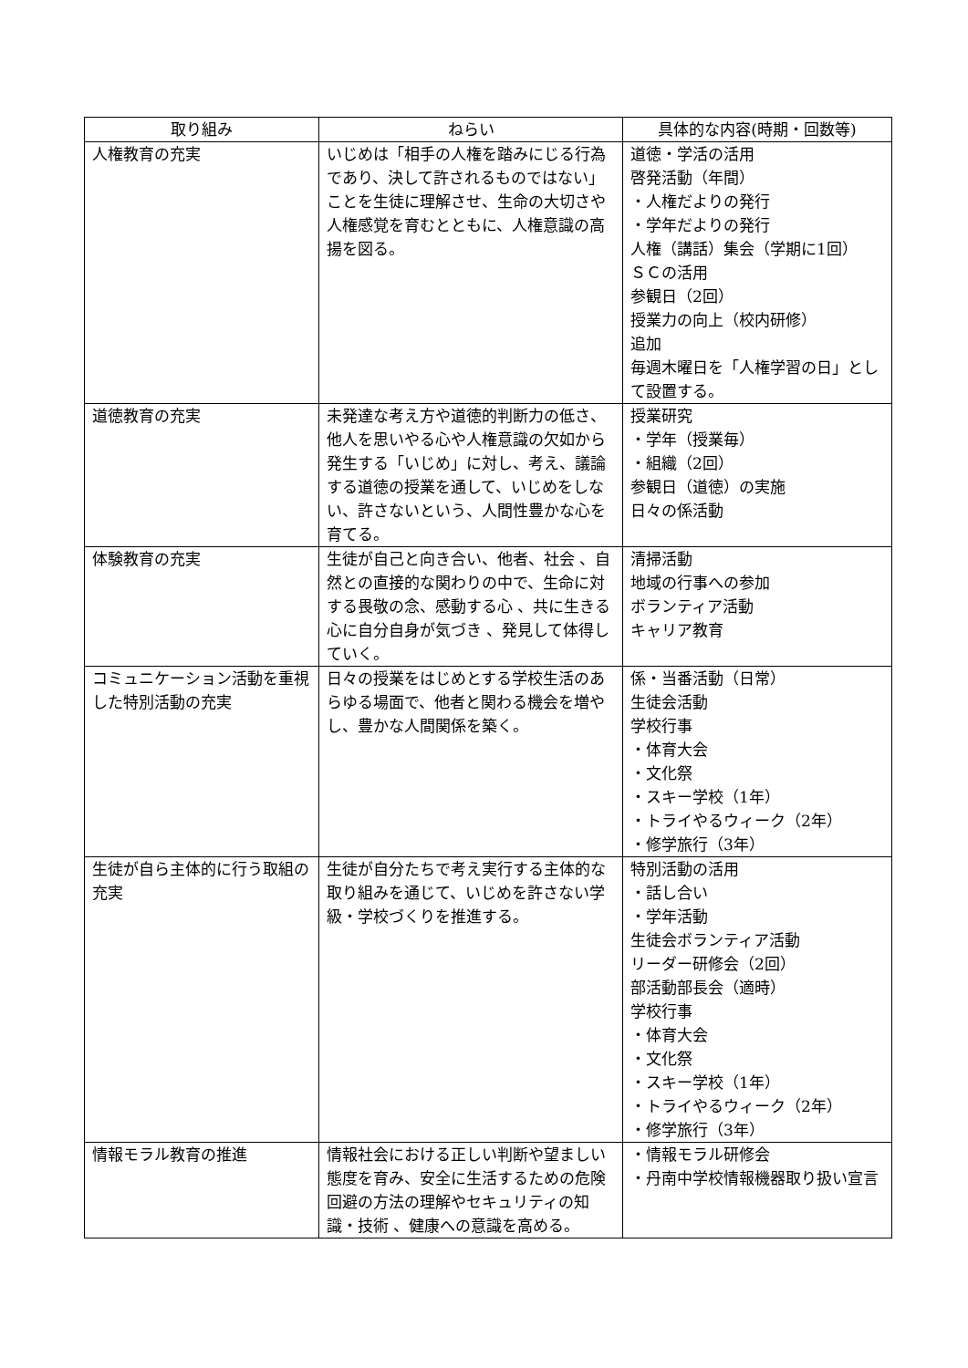| 取り組み | ねらい | 具体的な内容(時期・回数等) |
| --- | --- | --- |
| 人権教育の充実 | いじめは「相手の人権を踏みにじる行為であり、決して許されるものではない」ことを生徒に理解させ、生命の大切さや人権感覚を育むとともに、人権意識の高揚を図る。 | 道徳・学活の活用 啓発活動（年間） ・人権だよりの発行 ・学年だよりの発行 人権（講話）集会（学期に1回） ＳＣの活用 参観日（2回） 授業力の向上（校内研修） 追加 毎週木曜日を「人権学習の日」として設置する。 |
| 道徳教育の充実 | 未発達な考え方や道徳的判断力の低さ、他人を思いやる心や人権意識の欠如から発生する「いじめ」に対し、考え、議論する道徳の授業を通して、いじめをしない、許さないという、人間性豊かな心を育てる。 | 授業研究 ・学年（授業毎） ・組織（2回） 参観日（道徳）の実施 日々の係活動 |
| 体験教育の充実 | 生徒が自己と向き合い、他者、社会 、自然との直接的な関わりの中で、生命に対する畏敬の念、感動する心 、共に生きる心に自分自身が気づき 、発見して体得していく。 | 清掃活動 地域の行事への参加 ボランティア活動 キャリア教育 |
| コミュニケーション活動を重視した特別活動の充実 | 日々の授業をはじめとする学校生活のあらゆる場面で、他者と関わる機会を増やし、豊かな人間関係を築く。 | 係・当番活動（日常） 生徒会活動 学校行事 ・体育大会 ・文化祭 ・スキー学校（1年） ・トライやるウィーク（2年） ・修学旅行（3年） |
| 生徒が自ら主体的に行う取組の充実 | 生徒が自分たちで考え実行する主体的な取り組みを通じて、いじめを許さない学級・学校づくりを推進する。 | 特別活動の活用 ・話し合い ・学年活動 生徒会ボランティア活動 リーダー研修会（2回） 部活動部長会（適時） 学校行事 ・体育大会 ・文化祭 ・スキー学校（1年） ・トライやるウィーク（2年） ・修学旅行（3年） |
| 情報モラル教育の推進 | 情報社会における正しい判断や望ましい態度を育み、安全に生活するための危険回避の方法の理解やセキュリティの知識・技術 、健康への意識を高める。 | ・情報モラル研修会 ・丹南中学校情報機器取り扱い宣言 |